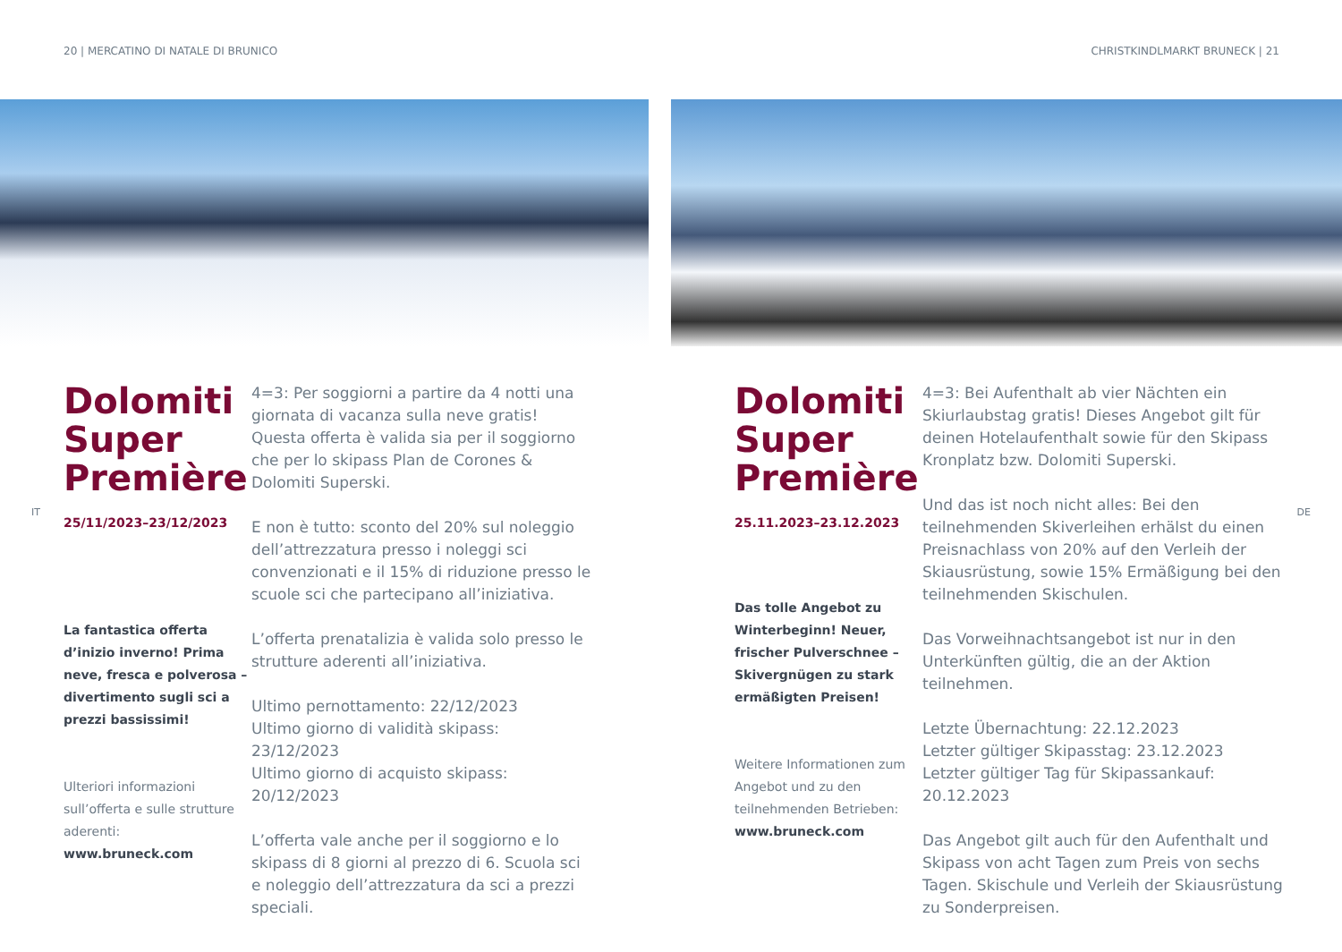20 | MERCATINO DI NATALE DI BRUNICO
IT
Dolomiti Super Première
25/11/2023–23/12/2023
La fantastica offerta d’inizio inverno! Prima neve, fresca e polverosa – divertimento sugli sci a prezzi bassissimi!
Ulteriori informazioni sull’offerta e sulle strutture aderenti:
www.bruneck.com
4=3: Per soggiorni a partire da 4 notti una giornata di vacanza sulla neve gratis! Questa offerta è valida sia per il soggiorno che per lo skipass Plan de Corones & Dolomiti Superski.
E non è tutto: sconto del 20% sul noleggio dell’attrezzatura presso i noleggi sci convenzionati e il 15% di riduzione presso le scuole sci che partecipano all’iniziativa.
L’offerta prenatalizia è valida solo presso le strutture aderenti all’iniziativa.
Ultimo pernottamento: 22/12/2023
Ultimo giorno di validità skipass: 23/12/2023
Ultimo giorno di acquisto skipass: 20/12/2023
L’offerta vale anche per il soggiorno e lo skipass di 8 giorni al prezzo di 6. Scuola sci e noleggio dell’attrezzatura da sci a prezzi speciali.
CHRISTKINDLMARKT BRUNECK | 21
DE
Dolomiti Super Première
25.11.2023–23.12.2023
Das tolle Angebot zu Winterbeginn! Neuer, frischer Pulverschnee – Skivergnügen zu stark ermäßigten Preisen!
Weitere Informationen zum Angebot und zu den teilnehmenden Betrieben:
www.bruneck.com
4=3: Bei Aufenthalt ab vier Nächten ein Skiurlaubstag gratis! Dieses Angebot gilt für deinen Hotelaufenthalt sowie für den Skipass Kronplatz bzw. Dolomiti Superski.
Und das ist noch nicht alles: Bei den teilnehmenden Skiverleihen erhälst du einen Preisnachlass von 20% auf den Verleih der Skiausrüstung, sowie 15% Ermäßigung bei den teilnehmenden Skischulen.
Das Vorweihnachtsangebot ist nur in den Unterkünften gültig, die an der Aktion teilnehmen.
Letzte Übernachtung: 22.12.2023
Letzter gültiger Skipasstag: 23.12.2023
Letzter gültiger Tag für Skipassankauf: 20.12.2023
Das Angebot gilt auch für den Aufenthalt und Skipass von acht Tagen zum Preis von sechs Tagen. Skischule und Verleih der Skiausrüstung zu Sonderpreisen.